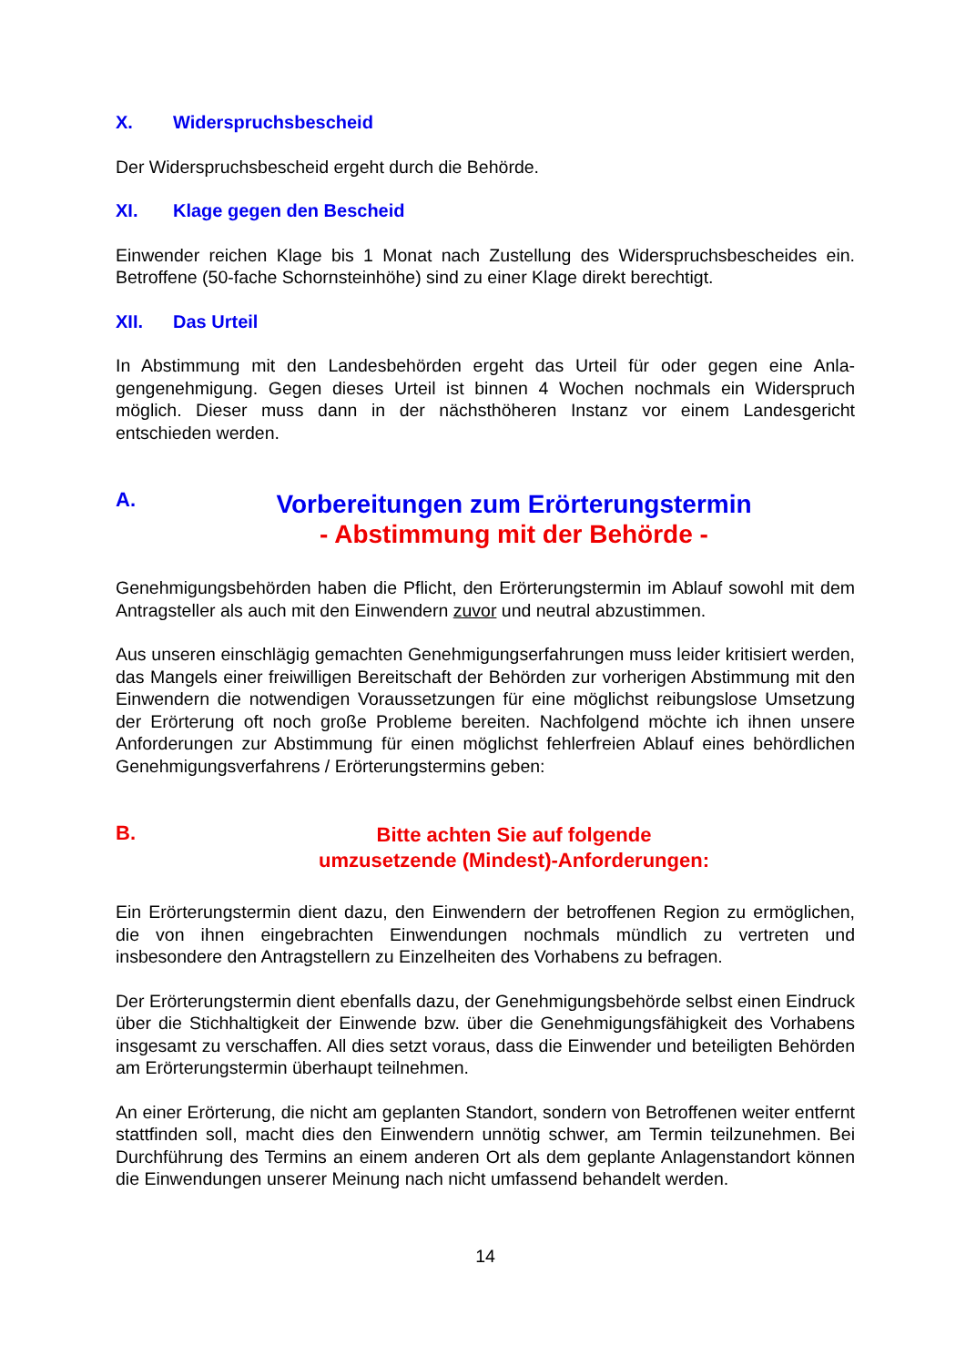X. Widerspruchsbescheid
Der Widerspruchsbescheid ergeht durch die Behörde.
XI. Klage gegen den Bescheid
Einwender reichen Klage bis 1 Monat nach Zustellung des Widerspruchsbescheides ein. Betroffene (50-fache Schornsteinhöhe) sind zu einer Klage direkt berechtigt.
XII. Das Urteil
In Abstimmung mit den Landesbehörden ergeht das Urteil für oder gegen eine Anla­gengenehmigung. Gegen dieses Urteil ist binnen 4 Wochen nochmals ein Wider­spruch möglich. Dieser muss dann in der nächsthöheren Instanz vor einem Landes­gericht entschieden werden.
A.
Vorbereitungen zum Erörterungstermin
- Abstimmung mit der Behörde -
Genehmigungsbehörden haben die Pflicht, den Erörterungstermin im Ablauf sowohl mit dem Antragsteller als auch mit den Einwendern zuvor und neutral abzustimmen.
Aus unseren einschlägig gemachten Genehmigungserfahrungen muss leider kritisiert werden, das Mangels einer freiwilligen Bereitschaft der Behörden zur vorherigen Ab­stimmung mit den Einwendern die notwendigen Voraussetzungen für eine möglichst reibungslose Umsetzung der Erörterung oft noch große Probleme bereiten. Nachfol­gend möchte ich ihnen unsere Anforderungen zur Abstimmung für einen möglichst fehlerfreien Ablauf eines behördlichen Genehmigungsverfahrens / Erörterungster­mins geben:
B.
Bitte achten Sie auf folgende
umzusetzende (Mindest)-Anforderungen:
Ein Erörterungstermin dient dazu, den Einwendern der betroffenen Region zu ermög­lichen, die von ihnen eingebrachten Einwendungen nochmals mündlich zu vertreten und insbesondere den Antragstellern zu Einzelheiten des Vorhabens zu befragen.
Der Erörterungstermin dient ebenfalls dazu, der Genehmigungsbehörde selbst einen Eindruck über die Stichhaltigkeit der Einwende bzw. über die Genehmigungsfähigkeit des Vorhabens insgesamt zu verschaffen. All dies setzt voraus, dass die Einwender und beteiligten Behörden am Erörterungstermin überhaupt teilnehmen.
An einer Erörterung, die nicht am geplanten Standort, sondern von Betroffenen wei­ter entfernt stattfinden soll, macht dies den Einwendern unnötig schwer, am Termin teilzunehmen. Bei Durchführung des Termins an einem anderen Ort als dem geplan­te Anlagenstandort können die Einwendungen unserer Meinung nach nicht umfas­send behandelt werden.
14